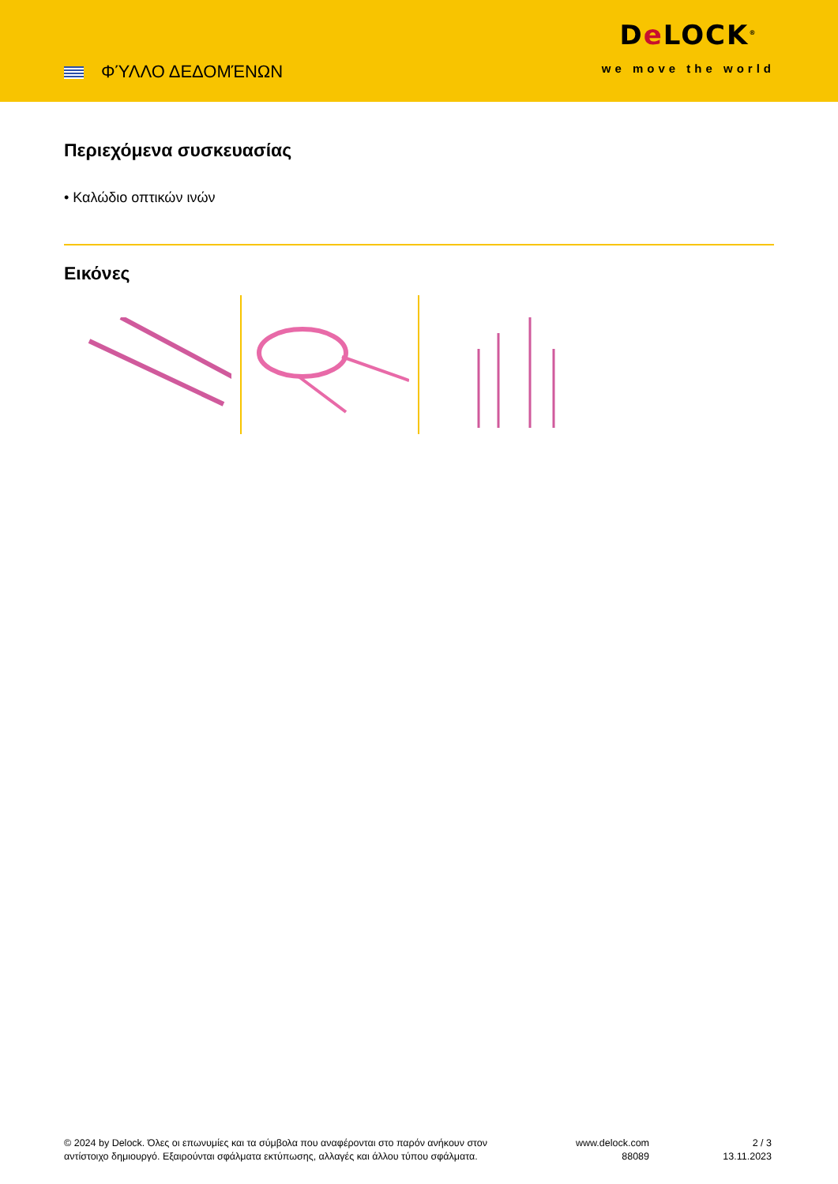ΦΎΛΛΟ ΔΕΔΟΜΈΝΩΝ
De LOCK<sup>®</sup>
we move the world
Περιεχόμενα συσκευασίας
• Καλώδιο οπτικών ινών
Εικόνες
© 2024 by Delock. Όλες οι επωνυμίες και τα σύμβολα που αναφέρονται στο παρόν ανήκουν στον
αντίστοιχο δημιουργό. Εξαιρούνται σφάλματα εκτύπωσης, αλλαγές και άλλου τύπου σφάλματα.
www.delock.com
88089
2 / 3
13.11.2023